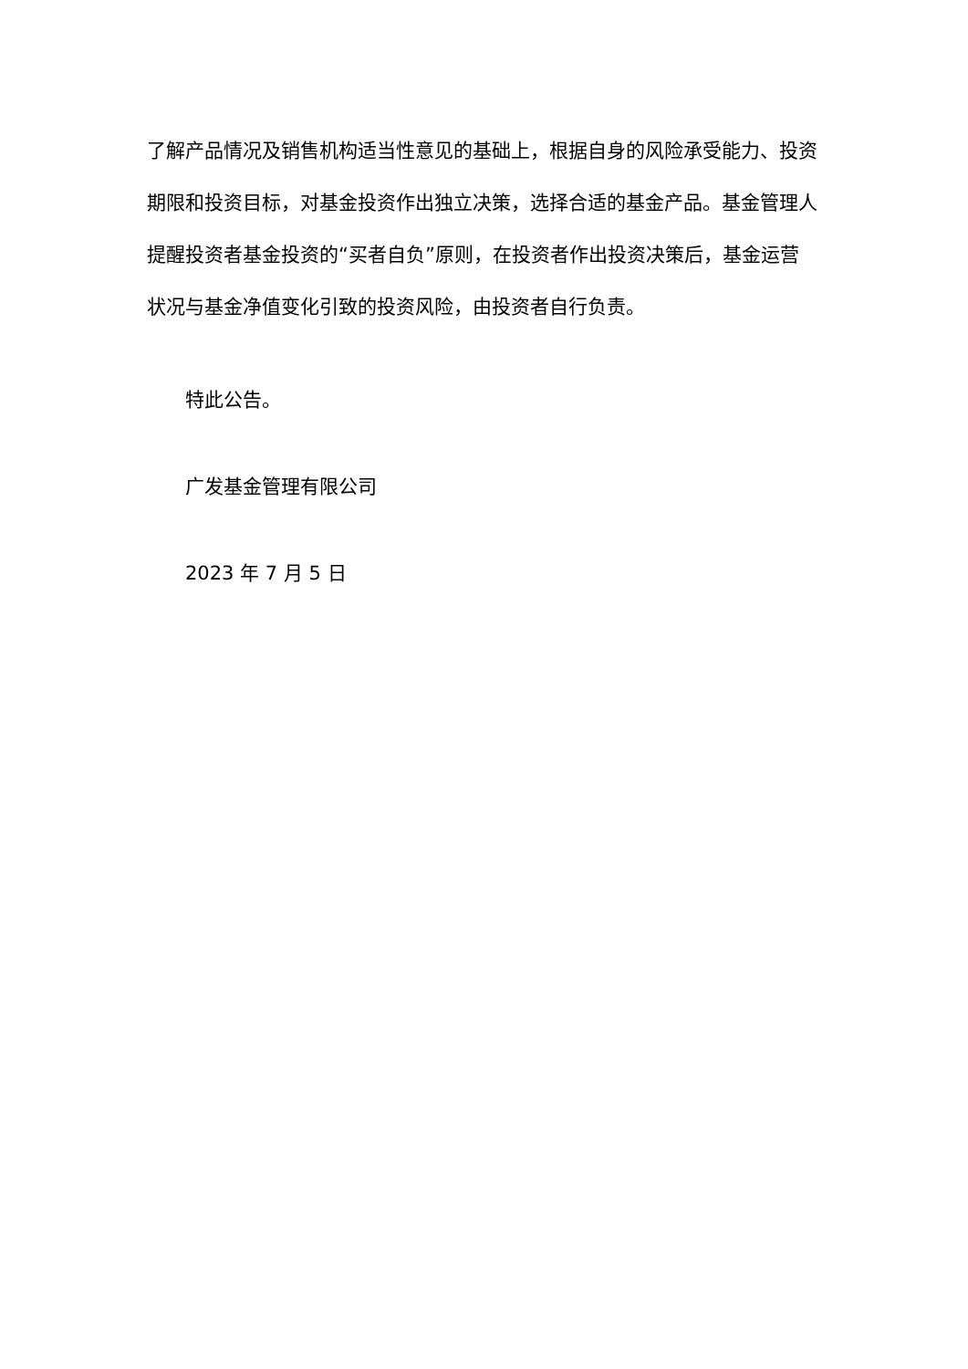了解产品情况及销售机构适当性意见的基础上，根据自身的风险承受能力、投资期限和投资目标，对基金投资作出独立决策，选择合适的基金产品。基金管理人提醒投资者基金投资的“买者自负”原则，在投资者作出投资决策后，基金运营状况与基金净值变化引致的投资风险，由投资者自行负责。
特此公告。
广发基金管理有限公司
2023 年 7 月 5 日